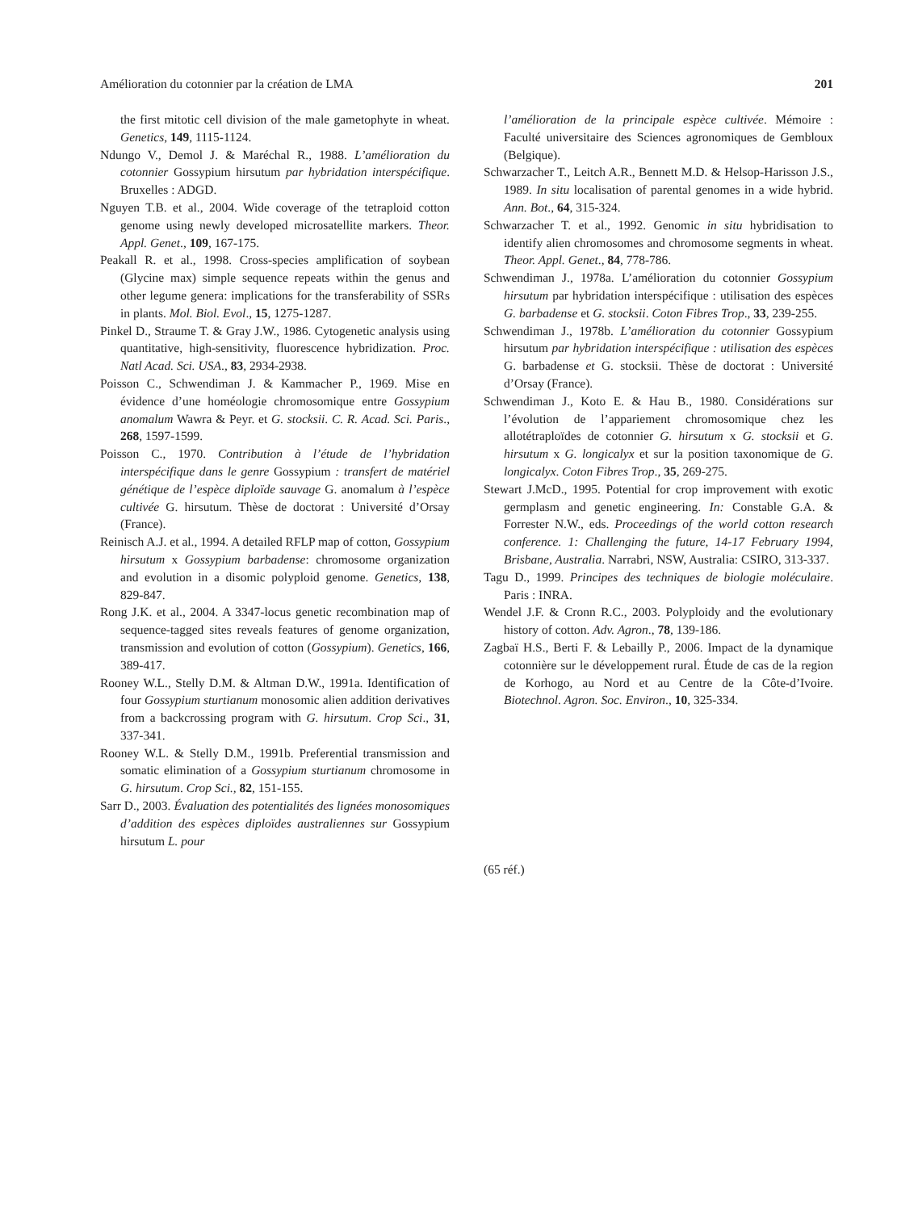Amélioration du cotonnier par la création de LMA 201
the first mitotic cell division of the male gametophyte in wheat. Genetics, 149, 1115-1124.
Ndungo V., Demol J. & Maréchal R., 1988. L’amélioration du cotonnier Gossypium hirsutum par hybridation interspécifique. Bruxelles : ADGD.
Nguyen T.B. et al., 2004. Wide coverage of the tetraploid cotton genome using newly developed microsatellite markers. Theor. Appl. Genet., 109, 167-175.
Peakall R. et al., 1998. Cross-species amplification of soybean (Glycine max) simple sequence repeats within the genus and other legume genera: implications for the transferability of SSRs in plants. Mol. Biol. Evol., 15, 1275-1287.
Pinkel D., Straume T. & Gray J.W., 1986. Cytogenetic analysis using quantitative, high-sensitivity, fluorescence hybridization. Proc. Natl Acad. Sci. USA., 83, 2934-2938.
Poisson C., Schwendiman J. & Kammacher P., 1969. Mise en évidence d’une homéologie chromosomique entre Gossypium anomalum Wawra & Peyr. et G. stocksii. C. R. Acad. Sci. Paris., 268, 1597-1599.
Poisson C., 1970. Contribution à l’étude de l’hybridation interspécifique dans le genre Gossypium : transfert de matériel génétique de l’espèce diploïde sauvage G. anomalum à l’espèce cultivée G. hirsutum. Thèse de doctorat : Université d’Orsay (France).
Reinisch A.J. et al., 1994. A detailed RFLP map of cotton, Gossypium hirsutum x Gossypium barbadense: chromosome organization and evolution in a disomic polyploid genome. Genetics, 138, 829-847.
Rong J.K. et al., 2004. A 3347-locus genetic recombination map of sequence-tagged sites reveals features of genome organization, transmission and evolution of cotton (Gossypium). Genetics, 166, 389-417.
Rooney W.L., Stelly D.M. & Altman D.W., 1991a. Identification of four Gossypium sturtianum monosomic alien addition derivatives from a backcrossing program with G. hirsutum. Crop Sci., 31, 337-341.
Rooney W.L. & Stelly D.M., 1991b. Preferential transmission and somatic elimination of a Gossypium sturtianum chromosome in G. hirsutum. Crop Sci., 82, 151-155.
Sarr D., 2003. Évaluation des potentialités des lignées monosomiques d’addition des espèces diploïdes australiennes sur Gossypium hirsutum L. pour
l’amélioration de la principale espèce cultivée. Mémoire : Faculté universitaire des Sciences agronomiques de Gembloux (Belgique).
Schwarzacher T., Leitch A.R., Bennett M.D. & Helsop-Harisson J.S., 1989. In situ localisation of parental genomes in a wide hybrid. Ann. Bot., 64, 315-324.
Schwarzacher T. et al., 1992. Genomic in situ hybridisation to identify alien chromosomes and chromosome segments in wheat. Theor. Appl. Genet., 84, 778-786.
Schwendiman J., 1978a. L’amélioration du cotonnier Gossypium hirsutum par hybridation interspécifique : utilisation des espèces G. barbadense et G. stocksii. Coton Fibres Trop., 33, 239-255.
Schwendiman J., 1978b. L’amélioration du cotonnier Gossypium hirsutum par hybridation interspécifique : utilisation des espèces G. barbadense et G. stocksii. Thèse de doctorat : Université d’Orsay (France).
Schwendiman J., Koto E. & Hau B., 1980. Considérations sur l’évolution de l’appariement chromosomique chez les allotétraploïdes de cotonnier G. hirsutum x G. stocksii et G. hirsutum x G. longicalyx et sur la position taxonomique de G. longicalyx. Coton Fibres Trop., 35, 269-275.
Stewart J.McD., 1995. Potential for crop improvement with exotic germplasm and genetic engineering. In: Constable G.A. & Forrester N.W., eds. Proceedings of the world cotton research conference. 1: Challenging the future, 14-17 February 1994, Brisbane, Australia. Narrabri, NSW, Australia: CSIRO, 313-337.
Tagu D., 1999. Principes des techniques de biologie moléculaire. Paris : INRA.
Wendel J.F. & Cronn R.C., 2003. Polyploidy and the evolutionary history of cotton. Adv. Agron., 78, 139-186.
Zagbaï H.S., Berti F. & Lebailly P., 2006. Impact de la dynamique cotonnière sur le développement rural. Étude de cas de la region de Korhogo, au Nord et au Centre de la Côte-d’Ivoire. Biotechnol. Agron. Soc. Environ., 10, 325-334.
(65 réf.)